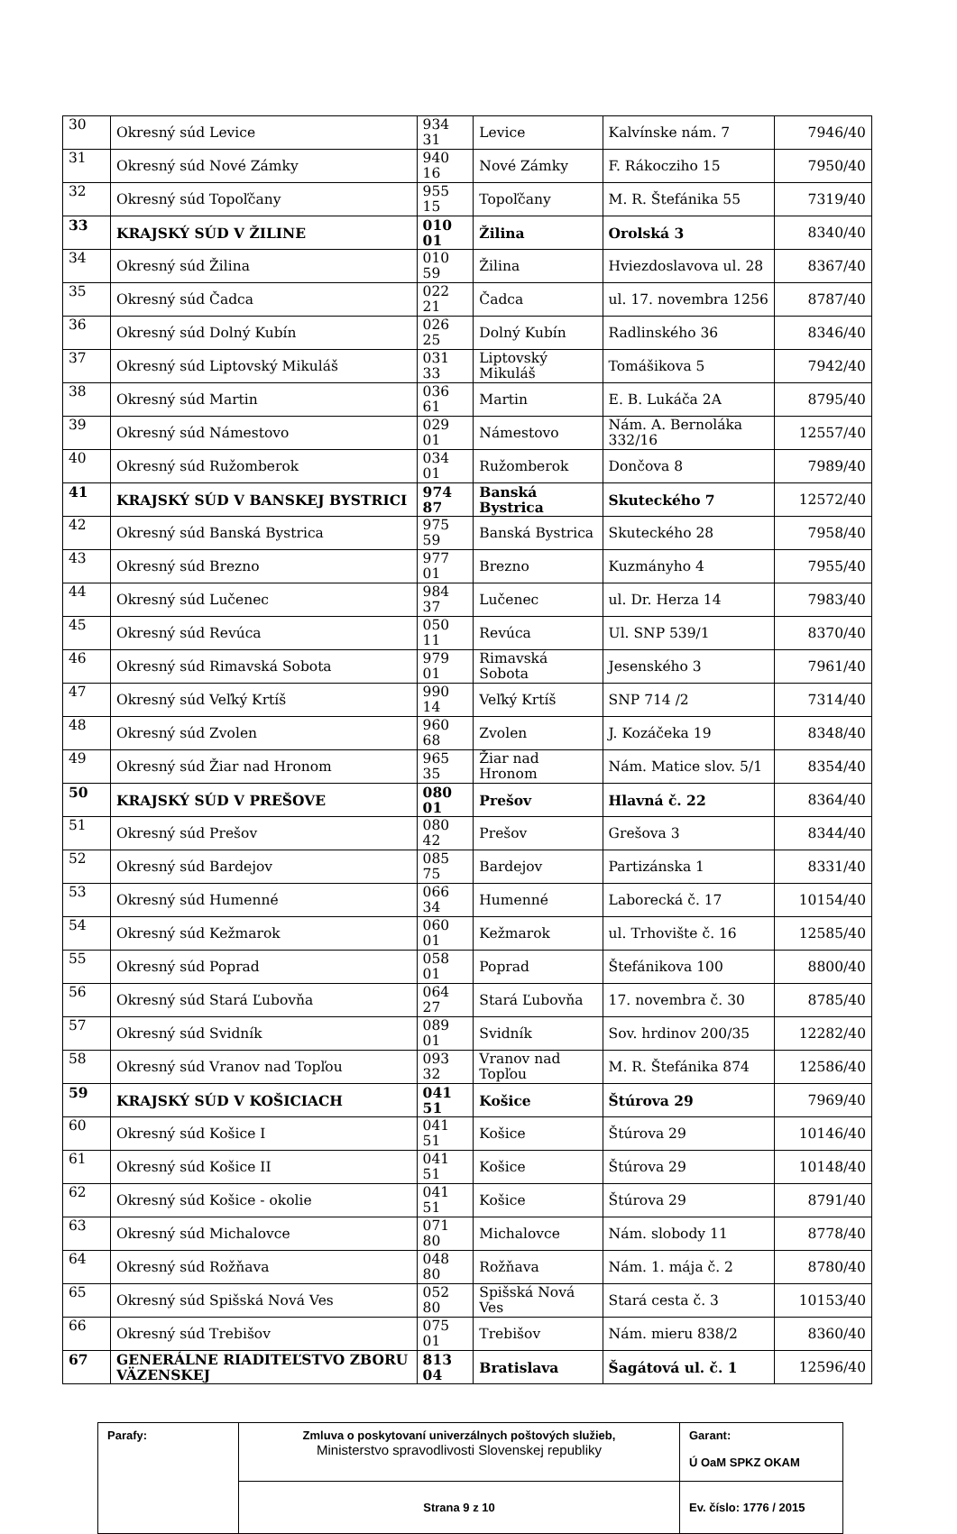| 30 | Okresný súd Levice | 934 31 | Levice | Kalvínske nám. 7 | 7946/40 |
| 31 | Okresný súd Nové Zámky | 940 16 | Nové Zámky | F. Rákocziho 15 | 7950/40 |
| 32 | Okresný súd Topoľčany | 955 15 | Topoľčany | M. R. Štefánika 55 | 7319/40 |
| 33 | KRAJSKÝ SÚD V ŽILINE | 010 01 | Žilina | Orolská 3 | 8340/40 |
| 34 | Okresný súd Žilina | 010 59 | Žilina | Hviezdoslavova ul. 28 | 8367/40 |
| 35 | Okresný súd Čadca | 022 21 | Čadca | ul. 17. novembra 1256 | 8787/40 |
| 36 | Okresný súd Dolný Kubín | 026 25 | Dolný Kubín | Radlinského 36 | 8346/40 |
| 37 | Okresný súd Liptovský Mikuláš | 031 33 | Liptovský Mikuláš | Tomášikova 5 | 7942/40 |
| 38 | Okresný súd Martin | 036 61 | Martin | E. B. Lukáča 2A | 8795/40 |
| 39 | Okresný súd Námestovo | 029 01 | Námestovo | Nám. A. Bernoláka 332/16 | 12557/40 |
| 40 | Okresný súd Ružomberok | 034 01 | Ružomberok | Dončova 8 | 7989/40 |
| 41 | KRAJSKÝ SÚD V BANSKEJ BYSTRICI | 974 87 | Banská Bystrica | Skuteckého 7 | 12572/40 |
| 42 | Okresný súd Banská Bystrica | 975 59 | Banská Bystrica | Skuteckého 28 | 7958/40 |
| 43 | Okresný súd Brezno | 977 01 | Brezno | Kuzmányho 4 | 7955/40 |
| 44 | Okresný súd Lučenec | 984 37 | Lučenec | ul. Dr. Herza 14 | 7983/40 |
| 45 | Okresný súd Revúca | 050 11 | Revúca | Ul. SNP 539/1 | 8370/40 |
| 46 | Okresný súd Rimavská Sobota | 979 01 | Rimavská Sobota | Jesenského 3 | 7961/40 |
| 47 | Okresný súd Veľký Krtíš | 990 14 | Veľký Krtíš | SNP 714 /2 | 7314/40 |
| 48 | Okresný súd Zvolen | 960 68 | Zvolen | J. Kozáčeka 19 | 8348/40 |
| 49 | Okresný súd Žiar nad Hronom | 965 35 | Žiar nad Hronom | Nám. Matice slov. 5/1 | 8354/40 |
| 50 | KRAJSKÝ SÚD V PREŠOVE | 080 01 | Prešov | Hlavná č. 22 | 8364/40 |
| 51 | Okresný súd Prešov | 080 42 | Prešov | Grešova 3 | 8344/40 |
| 52 | Okresný súd Bardejov | 085 75 | Bardejov | Partizánska 1 | 8331/40 |
| 53 | Okresný súd Humenné | 066 34 | Humenné | Laborecká č. 17 | 10154/40 |
| 54 | Okresný súd Kežmarok | 060 01 | Kežmarok | ul. Trhovište č. 16 | 12585/40 |
| 55 | Okresný súd Poprad | 058 01 | Poprad | Štefánikova 100 | 8800/40 |
| 56 | Okresný súd Stará Ľubovňa | 064 27 | Stará Ľubovňa | 17. novembra č. 30 | 8785/40 |
| 57 | Okresný súd Svidník | 089 01 | Svidník | Sov. hrdinov 200/35 | 12282/40 |
| 58 | Okresný súd Vranov nad Topľou | 093 32 | Vranov nad Topľou | M. R. Štefánika 874 | 12586/40 |
| 59 | KRAJSKÝ SÚD V KOŠICIACH | 041 51 | Košice | Štúrova 29 | 7969/40 |
| 60 | Okresný súd Košice I | 041 51 | Košice | Štúrova 29 | 10146/40 |
| 61 | Okresný súd Košice II | 041 51 | Košice | Štúrova 29 | 10148/40 |
| 62 | Okresný súd Košice - okolie | 041 51 | Košice | Štúrova 29 | 8791/40 |
| 63 | Okresný súd Michalovce | 071 80 | Michalovce | Nám. slobody 11 | 8778/40 |
| 64 | Okresný súd Rožňava | 048 80 | Rožňava | Nám. 1. mája č. 2 | 8780/40 |
| 65 | Okresný súd Spišská Nová Ves | 052 80 | Spišská Nová Ves | Stará cesta č. 3 | 10153/40 |
| 66 | Okresný súd Trebišov | 075 01 | Trebišov | Nám. mieru 838/2 | 8360/40 |
| 67 | GENERÁLNE RIADITEĽSTVO ZBORU VÄZENSKEJ | 813 04 | Bratislava | Šagátová ul. č. 1 | 12596/40 |
| Parafy: | Zmluva o poskytovaní univerzálnych poštových služieb, Ministerstvo spravodlivosti Slovenskej republiky | Garant: Ú OaM SPKZ OKAM |
| | Strana 9 z 10 | Ev. číslo: 1776 / 2015 |